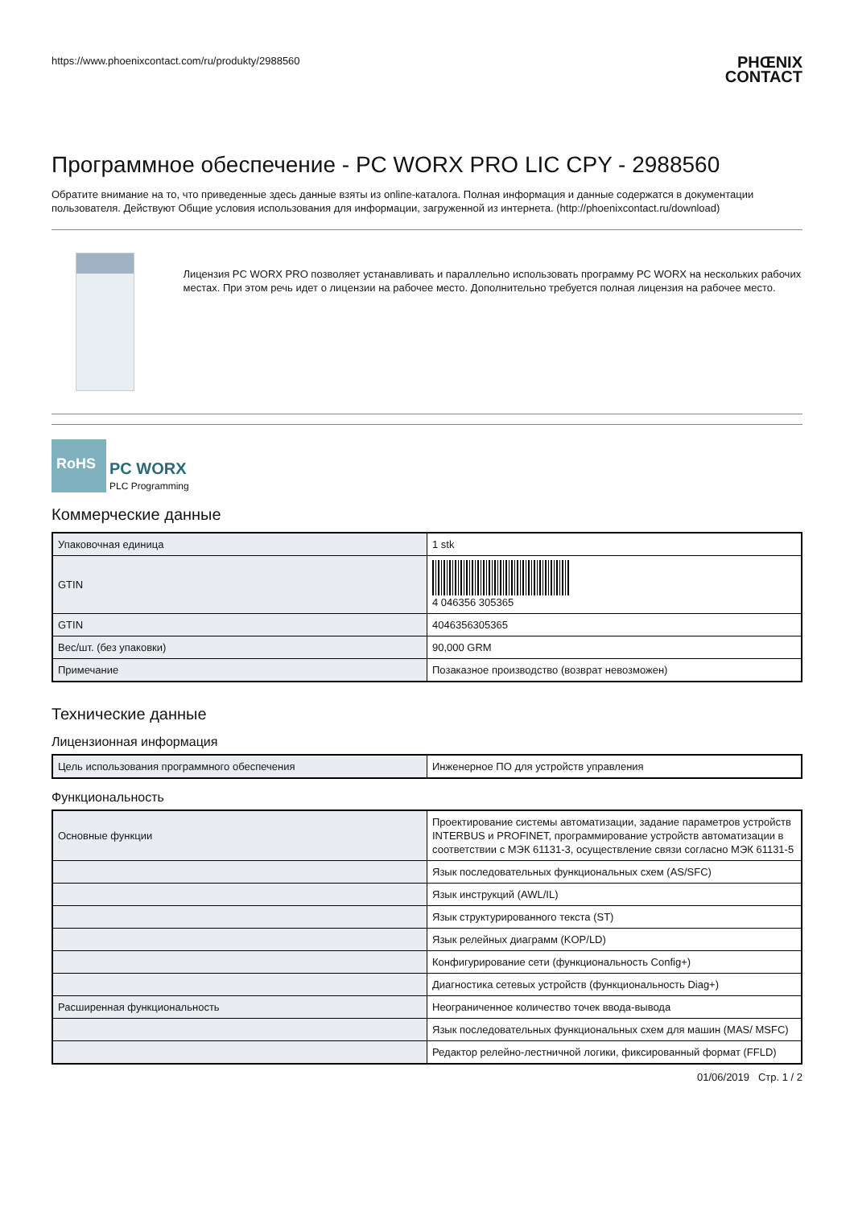https://www.phoenixcontact.com/ru/produkty/2988560 PHŒNIX
CONTACT
Программное обеспечение - PC WORX PRO LIC CPY - 2988560
Обратите внимание на то, что приведенные здесь данные взяты из online-каталога. Полная информация и данные содержатся в документации пользователя. Действуют Общие условия использования для информации, загруженной из интернета. (http://phoenixcontact.ru/download)
Лицензия PC WORX PRO позволяет устанавливать и параллельно использовать программу PC WORX на нескольких рабочих местах. При этом речь идет о лицензии на рабочее место. Дополнительно требуется полная лицензия на рабочее место.
RoHS
PC WORX
PLC Programming
Коммерческие данные
| Упаковочная единица | 1 stk |
| GTIN | 4 046356 305365 |
| GTIN | 4046356305365 |
| Вес/шт. (без упаковки) | 90,000 GRM |
| Примечание | Позаказное производство (возврат невозможен) |
Технические данные
Лицензионная информация
| Цель использования программного обеспечения | Инженерное ПО для устройств управления |
Функциональность
| Основные функции | Проектирование системы автоматизации, задание параметров устройств INTERBUS и PROFINET, программирование устройств автоматизации в соответствии с МЭК 61131-3, осуществление связи согласно МЭК 61131-5 |
| | Язык последовательных функциональных схем (AS/SFC) |
| | Язык инструкций (AWL/IL) |
| | Язык структурированного текста (ST) |
| | Язык релейных диаграмм (KOP/LD) |
| | Конфигурирование сети (функциональность Config+) |
| | Диагностика сетевых устройств (функциональность Diag+) |
| Расширенная функциональность | Неограниченное количество точек ввода-вывода |
| | Язык последовательных функциональных схем для машин (MAS/ MSFC) |
| | Редактор релейно-лестничной логики, фиксированный формат (FFLD) |
01/06/2019 Стр. 1 / 2